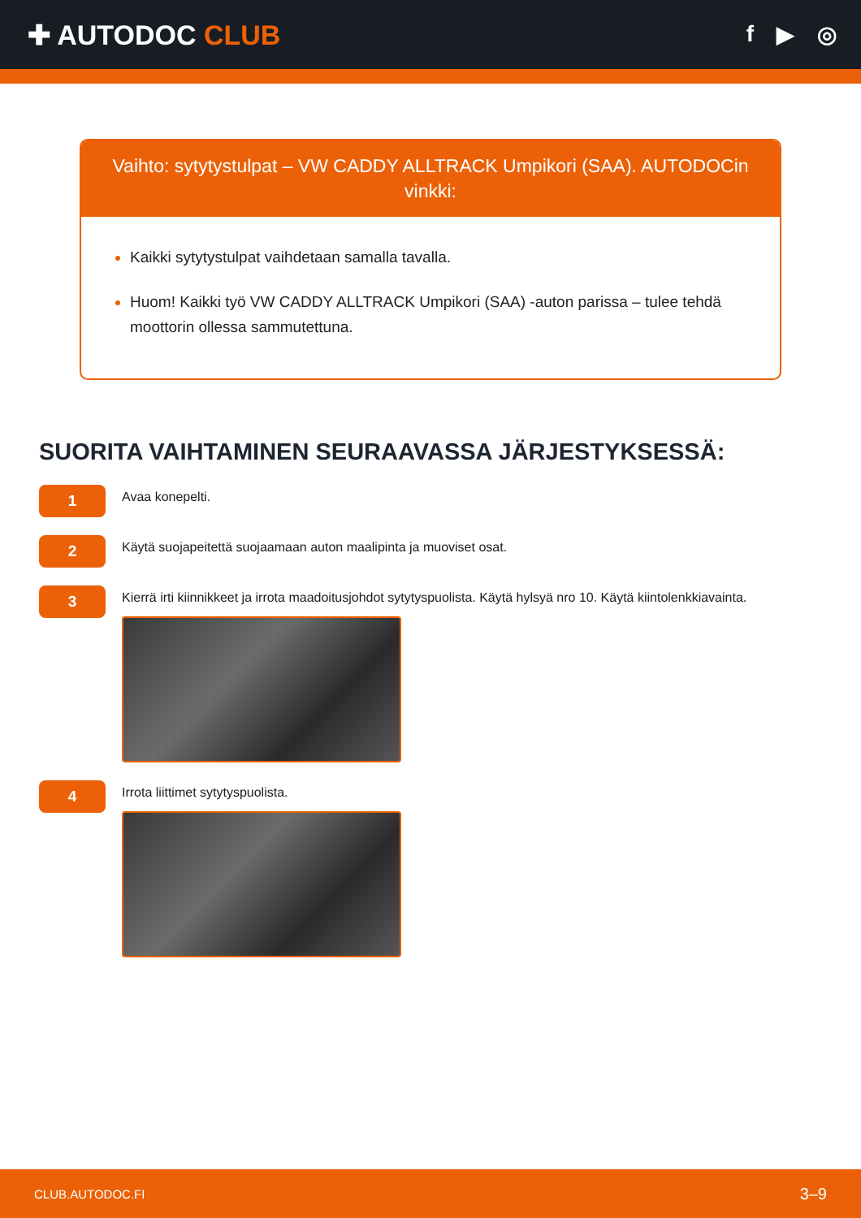✚ AUTODOC CLUB
f ▶ ◎
Vaihto: sytytystulpat – VW CADDY ALLTRACK Umpikori (SAA). AUTODOCin vinkki:
Kaikki sytytystulpat vaihdetaan samalla tavalla.
Huom! Kaikki työ VW CADDY ALLTRACK Umpikori (SAA) -auton parissa – tulee tehdä moottorin ollessa sammutettuna.
SUORITA VAIHTAMINEN SEURAAVASSA JÄRJESTYKSESSÄ:
1
Avaa konepelti.
2
Käytä suojapeitettä suojaamaan auton maalipinta ja muoviset osat.
3
Kierrä irti kiinnikkeet ja irrota maadoitusjohdot sytytyspuolista. Käytä hylsyä nro 10. Käytä kiintolenkkiavainta.
4
Irrota liittimet sytytyspuolista.
CLUB.AUTODOC.FI 3–9